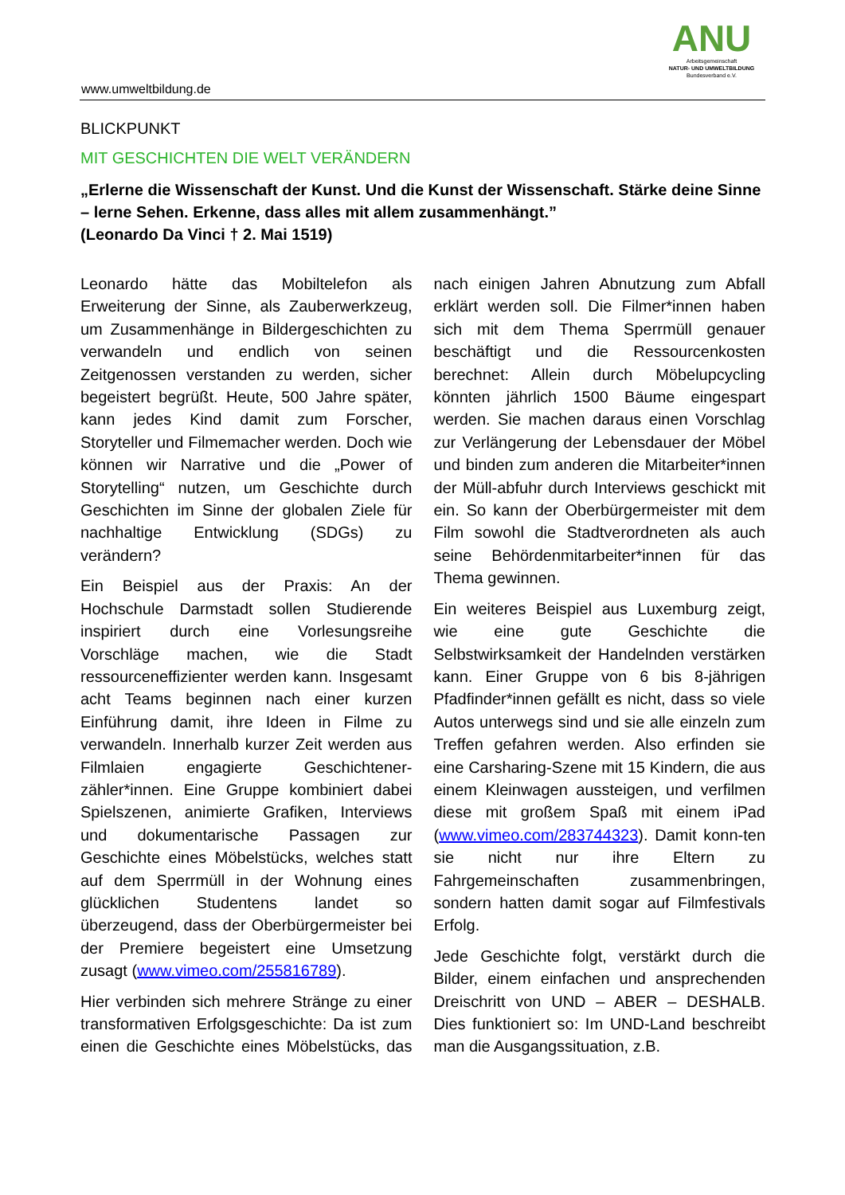www.umweltbildung.de
ANU
Arbeitsgemeinschaft
NATUR- UND UMWELTBILDUNG
Bundesverband e.V.
BLICKPUNKT
MIT GESCHICHTEN DIE WELT VERÄNDERN
„Erlerne die Wissenschaft der Kunst. Und die Kunst der Wissenschaft. Stärke deine Sinne – lerne Sehen. Erkenne, dass alles mit allem zusammenhängt.”
(Leonardo Da Vinci † 2. Mai 1519)
Leonardo hätte das Mobiltelefon als Erweiterung der Sinne, als Zauberwerkzeug, um Zusammenhänge in Bildergeschichten zu verwandeln und endlich von seinen Zeitgenossen verstanden zu werden, sicher begeistert begrüßt. Heute, 500 Jahre später, kann jedes Kind damit zum Forscher, Storyteller und Filmemacher werden. Doch wie können wir Narrative und die „Power of Storytelling“ nutzen, um Geschichte durch Geschichten im Sinne der globalen Ziele für nachhaltige Entwicklung (SDGs) zu verändern?
Ein Beispiel aus der Praxis: An der Hochschule Darmstadt sollen Studierende inspiriert durch eine Vorlesungsreihe Vorschläge machen, wie die Stadt ressourceneffizienter werden kann. Insgesamt acht Teams beginnen nach einer kurzen Einführung damit, ihre Ideen in Filme zu verwandeln. Innerhalb kurzer Zeit werden aus Filmlaien engagierte Geschichtener-zähler*innen. Eine Gruppe kombiniert dabei Spielszenen, animierte Grafiken, Interviews und dokumentarische Passagen zur Geschichte eines Möbelstücks, welches statt auf dem Sperrmüll in der Wohnung eines glücklichen Studentens landet so überzeugend, dass der Oberbürgermeister bei der Premiere begeistert eine Umsetzung zusagt (www.vimeo.com/255816789).
Hier verbinden sich mehrere Stränge zu einer transformativen Erfolgsgeschichte: Da ist zum einen die Geschichte eines Möbelstücks, das nach einigen Jahren Abnutzung zum Abfall erklärt werden soll. Die Filmer*innen haben sich mit dem Thema Sperrmüll genauer beschäftigt und die Ressourcenkosten berechnet: Allein durch Möbelupcycling könnten jährlich 1500 Bäume eingespart werden. Sie machen daraus einen Vorschlag zur Verlängerung der Lebensdauer der Möbel und binden zum anderen die Mitarbeiter*innen der Müll-abfuhr durch Interviews geschickt mit ein. So kann der Oberbürgermeister mit dem Film sowohl die Stadtverordneten als auch seine Behördenmitarbeiter*innen für das Thema gewinnen.
Ein weiteres Beispiel aus Luxemburg zeigt, wie eine gute Geschichte die Selbstwirksamkeit der Handelnden verstärken kann. Einer Gruppe von 6 bis 8-jährigen Pfadfinder*innen gefällt es nicht, dass so viele Autos unterwegs sind und sie alle einzeln zum Treffen gefahren werden. Also erfinden sie eine Carsharing-Szene mit 15 Kindern, die aus einem Kleinwagen aussteigen, und verfilmen diese mit großem Spaß mit einem iPad (www.vimeo.com/283744323). Damit konn-ten sie nicht nur ihre Eltern zu Fahrgemeinschaften zusammenbringen, sondern hatten damit sogar auf Filmfestivals Erfolg.
Jede Geschichte folgt, verstärkt durch die Bilder, einem einfachen und ansprechenden Dreischritt von UND – ABER – DESHALB. Dies funktioniert so: Im UND-Land beschreibt man die Ausgangssituation, z.B.